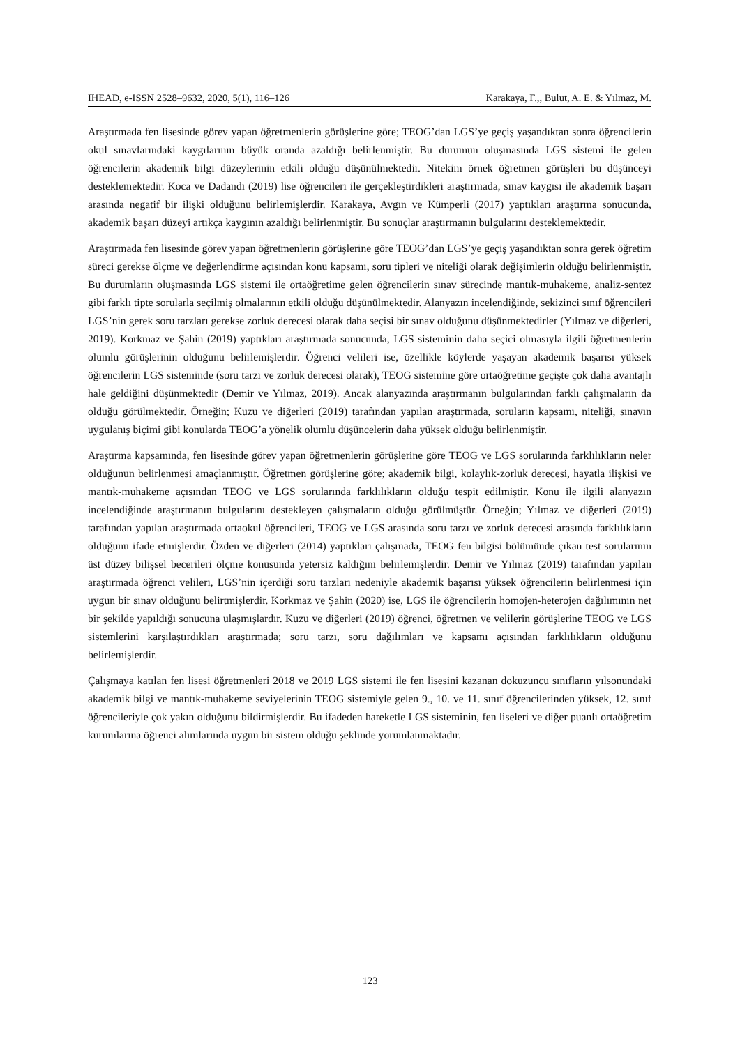IHEAD, e-ISSN 2528–9632, 2020, 5(1), 116–126 Karakaya, F.,, Bulut, A. E. & Yılmaz, M.
Araştırmada fen lisesinde görev yapan öğretmenlerin görüşlerine göre; TEOG’dan LGS’ye geçiş yaşandıktan sonra öğrencilerin okul sınavlarındaki kaygılarının büyük oranda azaldığı belirlenmiştir. Bu durumun oluşmasında LGS sistemi ile gelen öğrencilerin akademik bilgi düzeylerinin etkili olduğu düşünülmektedir. Nitekim örnek öğretmen görüşleri bu düşünceyi desteklemektedir. Koca ve Dadandı (2019) lise öğrencileri ile gerçekleştirdikleri araştırmada, sınav kaygısı ile akademik başarı arasında negatif bir ilişki olduğunu belirlemişlerdir. Karakaya, Avgın ve Kümperli (2017) yaptıkları araştırma sonucunda, akademik başarı düzeyi artıkça kaygının azaldığı belirlenmiştir. Bu sonuçlar araştırmanın bulgularını desteklemektedir.
Araştırmada fen lisesinde görev yapan öğretmenlerin görüşlerine göre TEOG’dan LGS’ye geçiş yaşandıktan sonra gerek öğretim süreci gerekse ölçme ve değerlendirme açısından konu kapsamı, soru tipleri ve niteliği olarak değişimlerin olduğu belirlenmiştir. Bu durumların oluşmasında LGS sistemi ile ortaöğretime gelen öğrencilerin sınav sürecinde mantık-muhakeme, analiz-sentez gibi farklı tipte sorularla seçilmiş olmalarının etkili olduğu düşünülmektedir. Alanyazın incelendiğinde, sekizinci sınıf öğrencileri LGS’nin gerek soru tarzları gerekse zorluk derecesi olarak daha seçisi bir sınav olduğunu düşünmektedirler (Yılmaz ve diğerleri, 2019). Korkmaz ve Şahin (2019) yaptıkları araştırmada sonucunda, LGS sisteminin daha seçici olmasıyla ilgili öğretmenlerin olumlu görüşlerinin olduğunu belirlemişlerdir. Öğrenci velileri ise, özellikle köylerde yaşayan akademik başarısı yüksek öğrencilerin LGS sisteminde (soru tarzı ve zorluk derecesi olarak), TEOG sistemine göre ortaöğretime geçişte çok daha avantajlı hale geldiğini düşünmektedir (Demir ve Yılmaz, 2019). Ancak alanyazında araştırmanın bulgularından farklı çalışmaların da olduğu görülmektedir. Örneğin; Kuzu ve diğerleri (2019) tarafından yapılan araştırmada, soruların kapsamı, niteliği, sınavın uygulanış biçimi gibi konularda TEOG’a yönelik olumlu düşüncelerin daha yüksek olduğu belirlenmiştir.
Araştırma kapsamında, fen lisesinde görev yapan öğretmenlerin görüşlerine göre TEOG ve LGS sorularında farklılıkların neler olduğunun belirlenmesi amaçlanmıştır. Öğretmen görüşlerine göre; akademik bilgi, kolaylık-zorluk derecesi, hayatla ilişkisi ve mantık-muhakeme açısından TEOG ve LGS sorularında farklılıkların olduğu tespit edilmiştir. Konu ile ilgili alanyazın incelendiğinde araştırmanın bulgularını destekleyen çalışmaların olduğu görülmüştür. Örneğin; Yılmaz ve diğerleri (2019) tarafından yapılan araştırmada ortaokul öğrencileri, TEOG ve LGS arasında soru tarzı ve zorluk derecesi arasında farklılıkların olduğunu ifade etmişlerdir. Özden ve diğerleri (2014) yaptıkları çalışmada, TEOG fen bilgisi bölümünde çıkan test sorularının üst düzey bilişsel becerileri ölçme konusunda yetersiz kaldığını belirlemişlerdir. Demir ve Yılmaz (2019) tarafından yapılan araştırmada öğrenci velileri, LGS’nin içerdiği soru tarzları nedeniyle akademik başarısı yüksek öğrencilerin belirlenmesi için uygun bir sınav olduğunu belirtmişlerdir. Korkmaz ve Şahin (2020) ise, LGS ile öğrencilerin homojen-heterojen dağılımının net bir şekilde yapıldığı sonucuna ulaşmışlardır. Kuzu ve diğerleri (2019) öğrenci, öğretmen ve velilerin görüşlerine TEOG ve LGS sistemlerini karşılaştırdıkları araştırmada; soru tarzı, soru dağılımları ve kapsamı açısından farklılıkların olduğunu belirlemişlerdir.
Çalışmaya katılan fen lisesi öğretmenleri 2018 ve 2019 LGS sistemi ile fen lisesini kazanan dokuzuncu sınıfların yılsonundaki akademik bilgi ve mantık-muhakeme seviyelerinin TEOG sistemiyle gelen 9., 10. ve 11. sınıf öğrencilerinden yüksek, 12. sınıf öğrencileriyle çok yakın olduğunu bildirmişlerdir. Bu ifadeden hareketle LGS sisteminin, fen liseleri ve diğer puanlı ortaöğretim kurumlarına öğrenci alımlarında uygun bir sistem olduğu şeklinde yorumlanmaktadır.
123